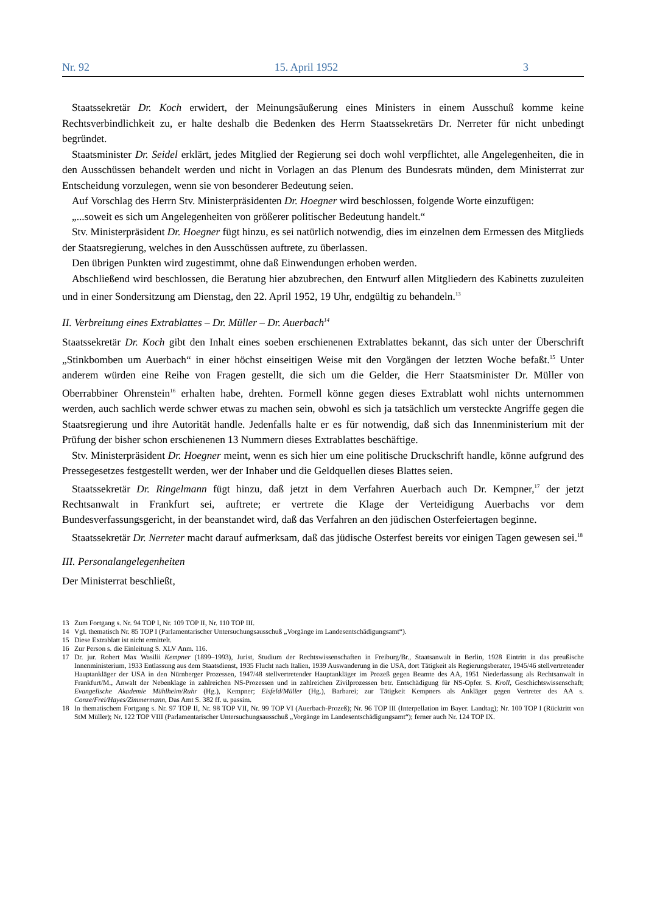Nr. 92 15. April 1952 3
Staatssekretär Dr. Koch erwidert, der Meinungsäußerung eines Ministers in einem Ausschuß komme keine Rechtsverbindlichkeit zu, er halte deshalb die Bedenken des Herrn Staatssekretärs Dr. Nerreter für nicht unbedingt begründet.
Staatsminister Dr. Seidel erklärt, jedes Mitglied der Regierung sei doch wohl verpflichtet, alle Angelegenheiten, die in den Ausschüssen behandelt werden und nicht in Vorlagen an das Plenum des Bundesrats münden, dem Ministerrat zur Entscheidung vorzulegen, wenn sie von besonderer Bedeutung seien.
Auf Vorschlag des Herrn Stv. Ministerpräsidenten Dr. Hoegner wird beschlossen, folgende Worte einzufügen:
„...soweit es sich um Angelegenheiten von größerer politischer Bedeutung handelt.“
Stv. Ministerpräsident Dr. Hoegner fügt hinzu, es sei natürlich notwendig, dies im einzelnen dem Ermessen des Mitglieds der Staatsregierung, welches in den Ausschüssen auftrete, zu überlassen.
Den übrigen Punkten wird zugestimmt, ohne daß Einwendungen erhoben werden.
Abschließend wird beschlossen, die Beratung hier abzubrechen, den Entwurf allen Mitgliedern des Kabinetts zuzuleiten und in einer Sondersitzung am Dienstag, den 22. April 1952, 19 Uhr, endgültig zu behandeln.<sup>13</sup>
II. Verbreitung eines Extrablattes – Dr. Müller – Dr. Auerbach<sup>14</sup>
Staatssekretär Dr. Koch gibt den Inhalt eines soeben erschienenen Extrablattes bekannt, das sich unter der Überschrift „Stinkbomben um Auerbach“ in einer höchst einseitigen Weise mit den Vorgängen der letzten Woche befaßt.<sup>15</sup> Unter anderem würden eine Reihe von Fragen gestellt, die sich um die Gelder, die Herr Staatsminister Dr. Müller von Oberrabbiner Ohrenstein<sup>16</sup> erhalten habe, drehten. Formell könne gegen dieses Extrablatt wohl nichts unternommen werden, auch sachlich werde schwer etwas zu machen sein, obwohl es sich ja tatsächlich um versteckte Angriffe gegen die Staatsregierung und ihre Autorität handle. Jedenfalls halte er es für notwendig, daß sich das Innenministerium mit der Prüfung der bisher schon erschienenen 13 Nummern dieses Extrablattes beschäftige.
Stv. Ministerpräsident Dr. Hoegner meint, wenn es sich hier um eine politische Druckschrift handle, könne aufgrund des Pressegesetzes festgestellt werden, wer der Inhaber und die Geldquellen dieses Blattes seien.
Staatssekretär Dr. Ringelmann fügt hinzu, daß jetzt in dem Verfahren Auerbach auch Dr. Kempner,<sup>17</sup> der jetzt Rechtsanwalt in Frankfurt sei, auftrete; er vertrete die Klage der Verteidigung Auerbachs vor dem Bundesverfassungsgericht, in der beanstandet wird, daß das Verfahren an den jüdischen Osterfeiertagen beginne.
Staatssekretär Dr. Nerreter macht darauf aufmerksam, daß das jüdische Osterfest bereits vor einigen Tagen gewesen sei.<sup>18</sup>
III. Personalangelegenheiten
Der Ministerrat beschließt,
13 Zum Fortgang s. Nr. 94 TOP I, Nr. 109 TOP II, Nr. 110 TOP III.
14 Vgl. thematisch Nr. 85 TOP I (Parlamentarischer Untersuchungsausschuß „Vorgänge im Landesentschädigungsamt“).
15 Diese Extrablatt ist nicht ermittelt.
16 Zur Person s. die Einleitung S. XLV Anm. 116.
17 Dr. jur. Robert Max Wasilii Kempner (1899–1993), Jurist, Studium der Rechtswissenschaften in Freiburg/Br., Staatsanwalt in Berlin, 1928 Eintritt in das preußische Innenministerium, 1933 Entlassung aus dem Staatsdienst, 1935 Flucht nach Italien, 1939 Auswanderung in die USA, dort Tätigkeit als Regierungsberater, 1945/46 stellvertretender Hauptankläger der USA in den Nürnberger Prozessen, 1947/48 stellvertretender Hauptankläger im Prozeß gegen Beamte des AA, 1951 Niederlassung als Rechtsanwalt in Frankfurt/M., Anwalt der Nebenklage in zahlreichen NS-Prozessen und in zahlreichen Zivilprozessen betr. Entschädigung für NS-Opfer. S. Kroll, Geschichtswissenschaft; Evangelische Akademie Mühlheim/Ruhr (Hg.), Kempner; Eisfeld/Müller (Hg.), Barbarei; zur Tätigkeit Kempners als Ankläger gegen Vertreter des AA s. Conze/Frei/Hayes/Zimmermann, Das Amt S. 382 ff. u. passim.
18 In thematischem Fortgang s. Nr. 97 TOP II, Nr. 98 TOP VII, Nr. 99 TOP VI (Auerbach-Prozeß); Nr. 96 TOP III (Interpellation im Bayer. Landtag); Nr. 100 TOP I (Rücktritt von StM Müller); Nr. 122 TOP VIII (Parlamentarischer Untersuchungsausschuß „Vorgänge im Landesentschädigungsamt“); ferner auch Nr. 124 TOP IX.